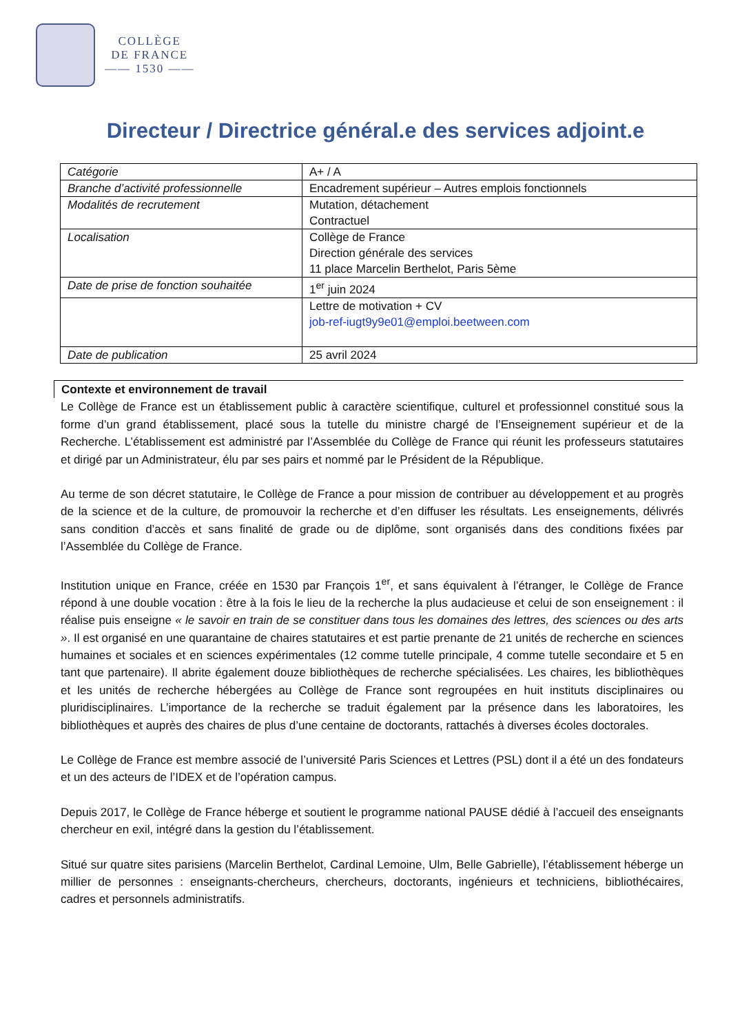COLLÈGE
DE FRANCE
—— 1530 ——
Directeur / Directrice général.e des services adjoint.e
| Catégorie | A+ / A |
| Branche d’activité professionnelle | Encadrement supérieur – Autres emplois fonctionnels |
| Modalités de recrutement | Mutation, détachement Contractuel |
| Localisation | Collège de France Direction générale des services 11 place Marcelin Berthelot, Paris 5ème |
| Date de prise de fonction souhaitée | 1<sup>er</sup> juin 2024 |
| | Lettre de motivation + CV job-ref-iugt9y9e01@emploi.beetween.com |
| Date de publication | 25 avril 2024 |
Contexte et environnement de travail
Le Collège de France est un établissement public à caractère scientifique, culturel et professionnel constitué sous la forme d’un grand établissement, placé sous la tutelle du ministre chargé de l’Enseignement supérieur et de la Recherche. L’établissement est administré par l’Assemblée du Collège de France qui réunit les professeurs statutaires et dirigé par un Administrateur, élu par ses pairs et nommé par le Président de la République.
Au terme de son décret statutaire, le Collège de France a pour mission de contribuer au développement et au progrès de la science et de la culture, de promouvoir la recherche et d’en diffuser les résultats. Les enseignements, délivrés sans condition d’accès et sans finalité de grade ou de diplôme, sont organisés dans des conditions fixées par l’Assemblée du Collège de France.
Institution unique en France, créée en 1530 par François 1<sup>er</sup>, et sans équivalent à l’étranger, le Collège de France répond à une double vocation : être à la fois le lieu de la recherche la plus audacieuse et celui de son enseignement : il réalise puis enseigne « le savoir en train de se constituer dans tous les domaines des lettres, des sciences ou des arts ». Il est organisé en une quarantaine de chaires statutaires et est partie prenante de 21 unités de recherche en sciences humaines et sociales et en sciences expérimentales (12 comme tutelle principale, 4 comme tutelle secondaire et 5 en tant que partenaire). Il abrite également douze bibliothèques de recherche spécialisées. Les chaires, les bibliothèques et les unités de recherche hébergées au Collège de France sont regroupées en huit instituts disciplinaires ou pluridisciplinaires. L’importance de la recherche se traduit également par la présence dans les laboratoires, les bibliothèques et auprès des chaires de plus d’une centaine de doctorants, rattachés à diverses écoles doctorales.
Le Collège de France est membre associé de l’université Paris Sciences et Lettres (PSL) dont il a été un des fondateurs et un des acteurs de l’IDEX et de l’opération campus.
Depuis 2017, le Collège de France héberge et soutient le programme national PAUSE dédié à l’accueil des enseignants chercheur en exil, intégré dans la gestion du l’établissement.
Situé sur quatre sites parisiens (Marcelin Berthelot, Cardinal Lemoine, Ulm, Belle Gabrielle), l’établissement héberge un millier de personnes : enseignants-chercheurs, chercheurs, doctorants, ingénieurs et techniciens, bibliothécaires, cadres et personnels administratifs.